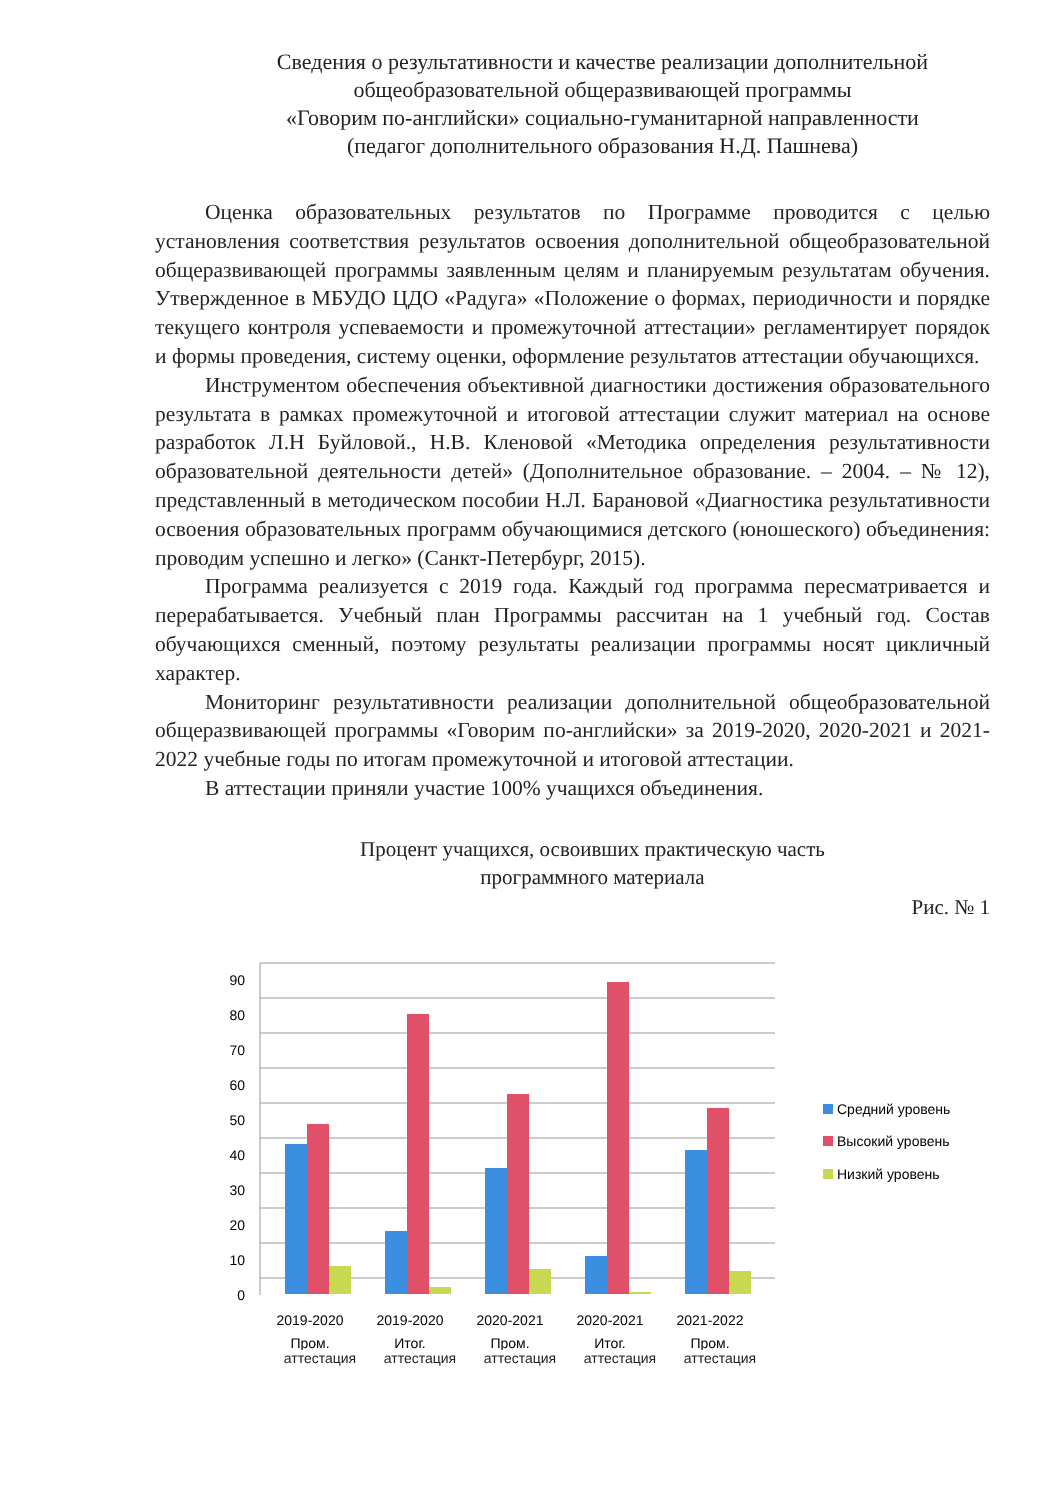Сведения о результативности и качестве реализации дополнительной
общеобразовательной общеразвивающей программы
«Говорим по-английски» социально-гуманитарной направленности
(педагог дополнительного образования Н.Д. Пашнева)
Оценка образовательных результатов по Программе проводится с целью установления соответствия результатов освоения дополнительной общеобразовательной общеразвивающей программы заявленным целям и планируемым результатам обучения. Утвержденное в МБУДО ЦДО «Радуга» «Положение о формах, периодичности и порядке текущего контроля успеваемости и промежуточной аттестации» регламентирует порядок и формы проведения, систему оценки, оформление результатов аттестации обучающихся.
Инструментом обеспечения объективной диагностики достижения образовательного результата в рамках промежуточной и итоговой аттестации служит материал на основе разработок Л.Н Буйловой., Н.В. Кленовой «Методика определения результативности образовательной деятельности детей» (Дополнительное образование. – 2004. – № 12), представленный в методическом пособии Н.Л. Барановой «Диагностика результативности освоения образовательных программ обучающимися детского (юношеского) объединения: проводим успешно и легко» (Санкт-Петербург, 2015).
Программа реализуется с 2019 года. Каждый год программа пересматривается и перерабатывается. Учебный план Программы рассчитан на 1 учебный год. Состав обучающихся сменный, поэтому результаты реализации программы носят цикличный характер.
Мониторинг результативности реализации дополнительной общеобразовательной общеразвивающей программы «Говорим по-английски» за 2019-2020, 2020-2021 и 2021-2022 учебные годы по итогам промежуточной и итоговой аттестации.
В аттестации приняли участие 100% учащихся объединения.
Процент учащихся, освоивших практическую часть
программного материала
Рис. № 1
0
10
20
30
40
50
60
70
80
90
2019-2020
Пром.
2019-2020
Итог.
2020-2021
Пром.
2020-2021
Итог.
2021-2022
Пром.
Средний уровень
Высокий уровень
Низкий уровень
аттестация аттестация аттестация аттестация аттестация